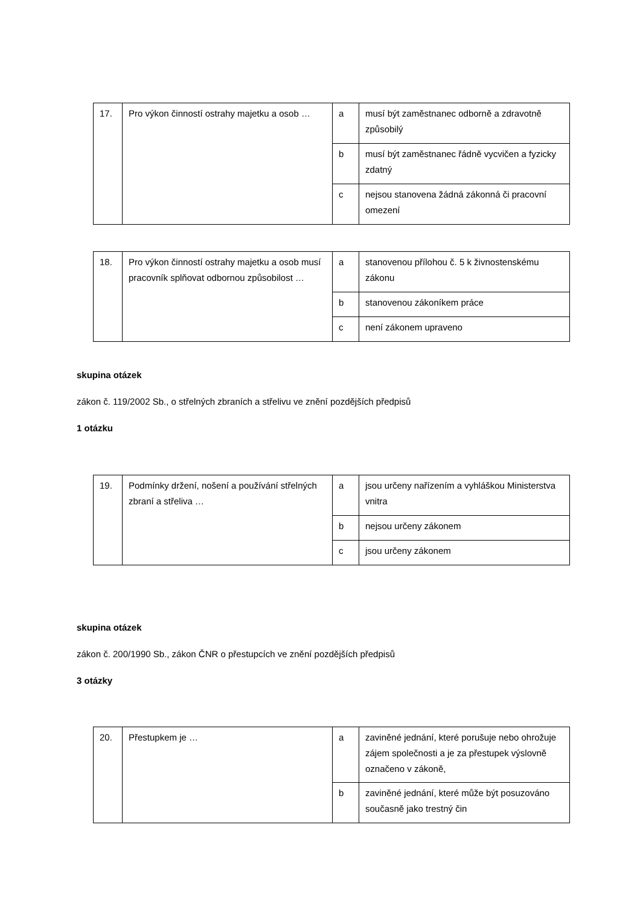| 17. | Pro výkon činností ostrahy majetku a osob … | a | musí být zaměstnanec odborně a zdravotně způsobilý |
| | | b | musí být zaměstnanec řádně vycvičen a fyzicky zdatný |
| | | c | nejsou stanovena žádná zákonná či pracovní omezení |
| 18. | Pro výkon činností ostrahy majetku a osob musí pracovník splňovat odbornou způsobilost … | a | stanovenou přílohou č. 5 k živnostenskému zákonu |
| | | b | stanovenou zákoníkem práce |
| | | c | není zákonem upraveno |
skupina otázek
zákon č. 119/2002 Sb., o střelných zbraních a střelivu ve znění pozdějších předpisů
1 otázku
| 19. | Podmínky držení, nošení a používání střelných zbraní a střeliva … | a | jsou určeny nařízením a vyhláškou Ministerstva vnitra |
| | | b | nejsou určeny zákonem |
| | | c | jsou určeny zákonem |
skupina otázek
zákon č. 200/1990 Sb., zákon ČNR o přestupcích ve znění pozdějších předpisů
3 otázky
| 20. | Přestupkem je … | a | zaviněné jednání, které porušuje nebo ohrožuje zájem společnosti a je za přestupek výslovně označeno v zákoně, |
| | | b | zaviněné jednání, které může být posuzováno současně jako trestný čin |